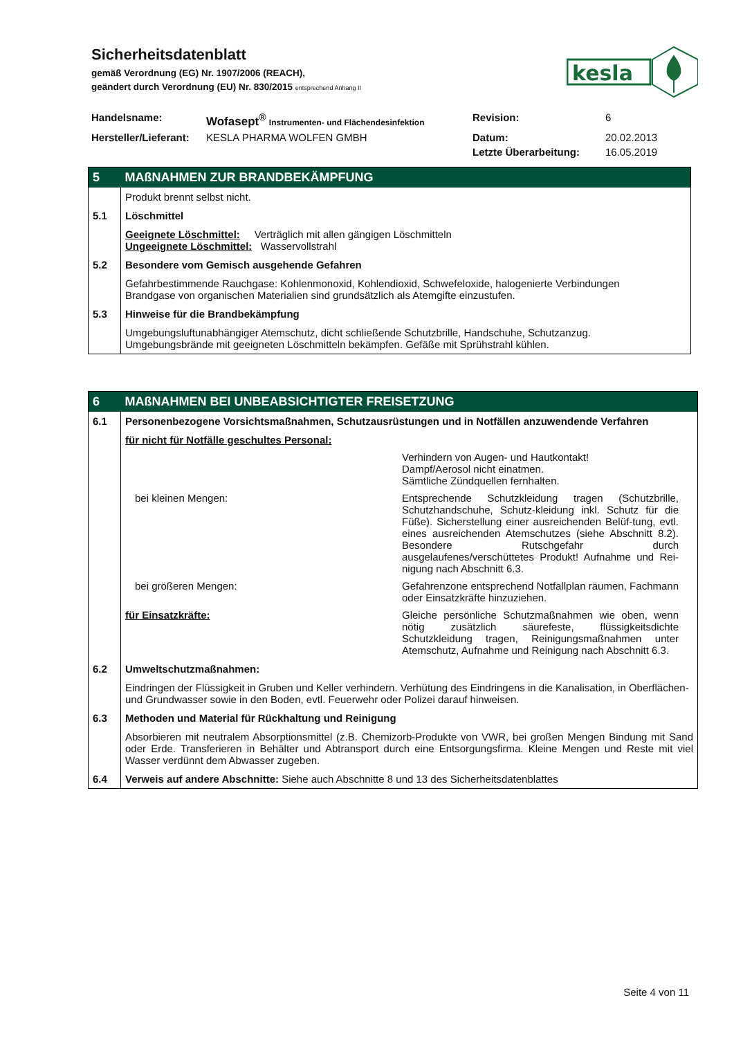Sicherheitsdatenblatt
gemäß Verordnung (EG) Nr. 1907/2006 (REACH),
geändert durch Verordnung (EU) Nr. 830/2015 entsprechend Anhang II
| Handelsname: | Wofasept<sup>®</sup> Instrumenten- und Flächendesinfektion | Revision: | 6 |
| Hersteller/Lieferant: | KESLA PHARMA WOLFEN GMBH | Datum: | 20.02.2013 |
| | | Letzte Überarbeitung: | 16.05.2019 |
kesla
| 5 | MAßNAHMEN ZUR BRANDBEKÄMPFUNG |
| | Produkt brennt selbst nicht. |
| 5.1 | Löschmittel |
| | Geeignete Löschmittel: Verträglich mit allen gängigen Löschmitteln Ungeeignete Löschmittel: Wasservollstrahl |
| 5.2 | Besondere vom Gemisch ausgehende Gefahren |
| | Gefahrbestimmende Rauchgase: Kohlenmonoxid, Kohlendioxid, Schwefeloxide, halogenierte Verbindungen Brandgase von organischen Materialien sind grundsätzlich als Atemgifte einzustufen. |
| 5.3 | Hinweise für die Brandbekämpfung |
| | Umgebungsluftunabhängiger Atemschutz, dicht schließende Schutzbrille, Handschuhe, Schutzanzug. Umgebungsbrände mit geeigneten Löschmitteln bekämpfen. Gefäße mit Sprühstrahl kühlen. |
| 6 | MAßNAHMEN BEI UNBEABSICHTIGTER FREISETZUNG |
| 6.1 | Personenbezogene Vorsichtsmaßnahmen, Schutzausrüstungen und in Notfällen anzuwendende Verfahren |
| | für nicht für Notfälle geschultes Personal: Verhindern von Augen- und Hautkontakt! Dampf/Aerosol nicht einatmen. Sämtliche Zündquellen fernhalten. bei kleinen Mengen: Entsprechende Schutzkleidung tragen (Schutzbrille, Schutzhandschuhe, Schutz-kleidung inkl. Schutz für die Füße). Sicherstellung einer ausreichenden Belüf-tung, evtl. eines ausreichenden Atemschutzes (siehe Abschnitt 8.2). Besondere Rutschgefahr durch ausgelaufenes/verschüttetes Produkt! Aufnahme und Rei-nigung nach Abschnitt 6.3. bei größeren Mengen: Gefahrenzone entsprechend Notfallplan räumen, Fachmann oder Einsatzkräfte hinzuziehen. für Einsatzkräfte: Gleiche persönliche Schutzmaßnahmen wie oben, wenn nötig zusätzlich säurefeste, flüssigkeitsdichte Schutzkleidung tragen, Reinigungsmaßnahmen unter Atemschutz, Aufnahme und Reinigung nach Abschnitt 6.3. |
| 6.2 | Umweltschutzmaßnahmen: |
| | Eindringen der Flüssigkeit in Gruben und Keller verhindern. Verhütung des Eindringens in die Kanalisation, in Oberflächen- und Grundwasser sowie in den Boden, evtl. Feuerwehr oder Polizei darauf hinweisen. |
| 6.3 | Methoden und Material für Rückhaltung und Reinigung |
| | Absorbieren mit neutralem Absorptionsmittel (z.B. Chemizorb-Produkte von VWR, bei großen Mengen Bindung mit Sand oder Erde. Transferieren in Behälter und Abtransport durch eine Entsorgungsfirma. Kleine Mengen und Reste mit viel Wasser verdünnt dem Abwasser zugeben. |
| 6.4 | Verweis auf andere Abschnitte: Siehe auch Abschnitte 8 und 13 des Sicherheitsdatenblattes |
Seite 4 von 11